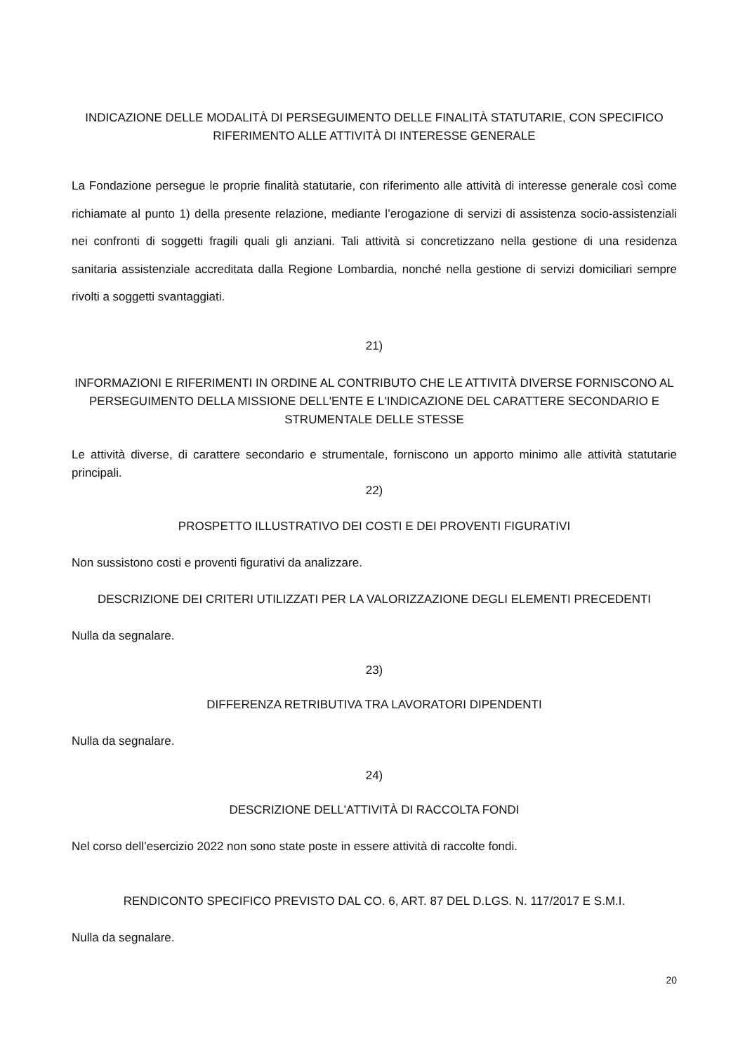INDICAZIONE DELLE MODALITÀ DI PERSEGUIMENTO DELLE FINALITÀ STATUTARIE, CON SPECIFICO RIFERIMENTO ALLE ATTIVITÀ DI INTERESSE GENERALE
La Fondazione persegue le proprie finalità statutarie, con riferimento alle attività di interesse generale così come richiamate al punto 1) della presente relazione, mediante l’erogazione di servizi di assistenza socio-assistenziali nei confronti di soggetti fragili quali gli anziani. Tali attività si concretizzano nella gestione di una residenza sanitaria assistenziale accreditata dalla Regione Lombardia, nonché nella gestione di servizi domiciliari sempre rivolti a soggetti svantaggiati.
21)
INFORMAZIONI E RIFERIMENTI IN ORDINE AL CONTRIBUTO CHE LE ATTIVITÀ DIVERSE FORNISCONO AL PERSEGUIMENTO DELLA MISSIONE DELL'ENTE E L'INDICAZIONE DEL CARATTERE SECONDARIO E STRUMENTALE DELLE STESSE
Le attività diverse, di carattere secondario e strumentale, forniscono un apporto minimo alle attività statutarie principali.
22)
PROSPETTO ILLUSTRATIVO DEI COSTI E DEI PROVENTI FIGURATIVI
Non sussistono costi e proventi figurativi da analizzare.
DESCRIZIONE DEI CRITERI UTILIZZATI PER LA VALORIZZAZIONE DEGLI ELEMENTI PRECEDENTI
Nulla da segnalare.
23)
DIFFERENZA RETRIBUTIVA TRA LAVORATORI DIPENDENTI
Nulla da segnalare.
24)
DESCRIZIONE DELL'ATTIVITÀ DI RACCOLTA FONDI
Nel corso dell’esercizio 2022 non sono state poste in essere attività di raccolte fondi.
RENDICONTO SPECIFICO PREVISTO DAL CO. 6, ART. 87 DEL D.LGS. N. 117/2017 E S.M.I.
Nulla da segnalare.
20